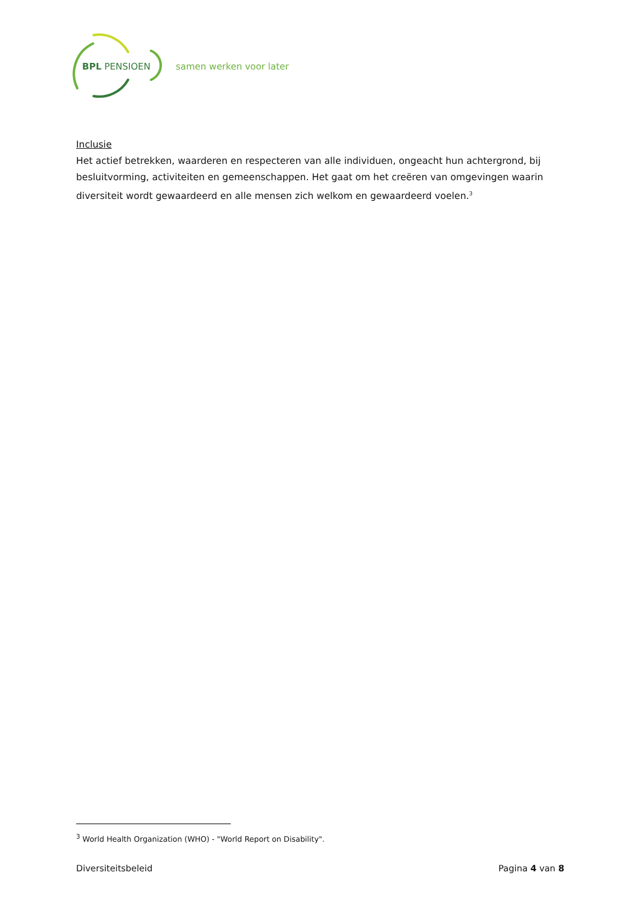BPL PENSIOEN
samen werken voor later
Inclusie
Het actief betrekken, waarderen en respecteren van alle individuen, ongeacht hun achtergrond, bij besluitvorming, activiteiten en gemeenschappen. Het gaat om het creëren van omgevingen waarin diversiteit wordt gewaardeerd en alle mensen zich welkom en gewaardeerd voelen.<sup>3</sup>
<sup>3</sup> World Health Organization (WHO) - "World Report on Disability".
Diversiteitsbeleid Pagina 4 van 8